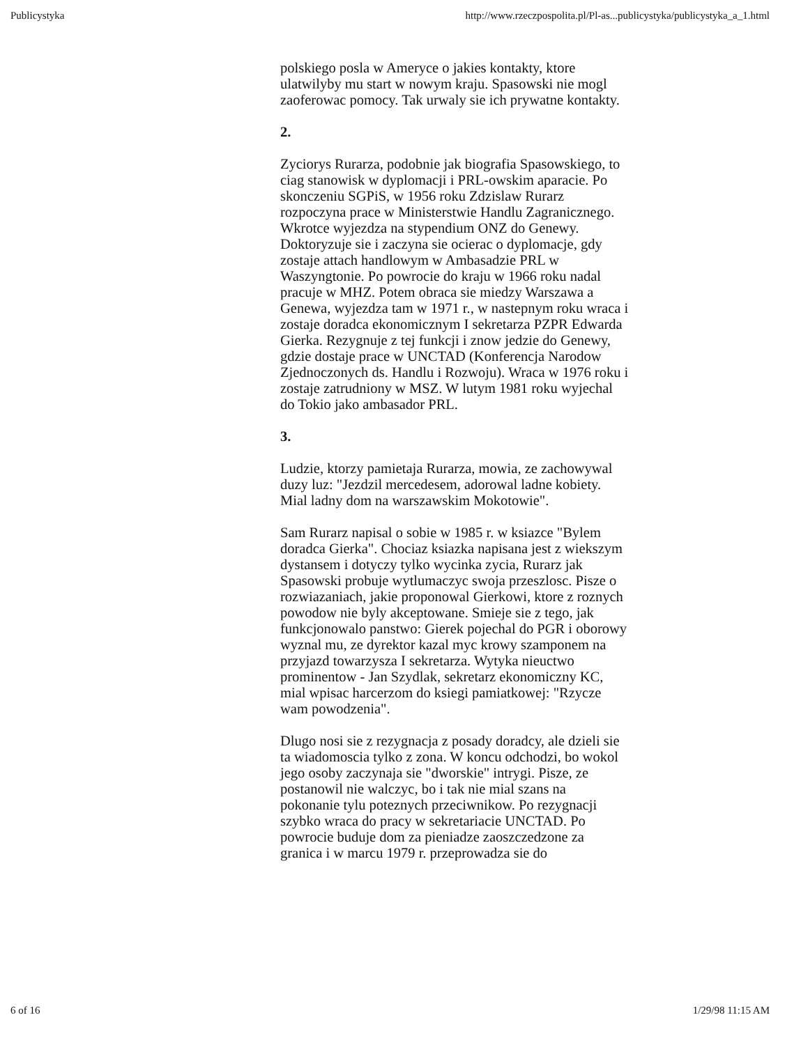Publicystyka http://www.rzeczpospolita.pl/Pl-as...publicystyka/publicystyka_a_1.html
polskiego posla w Ameryce o jakies kontakty, ktore ulatwilyby mu start w nowym kraju. Spasowski nie mogl zaoferowac pomocy. Tak urwaly sie ich prywatne kontakty.
2.
Zyciorys Rurarza, podobnie jak biografia Spasowskiego, to ciag stanowisk w dyplomacji i PRL-owskim aparacie. Po skonczeniu SGPiS, w 1956 roku Zdzislaw Rurarz rozpoczyna prace w Ministerstwie Handlu Zagranicznego. Wkrotce wyjezdza na stypendium ONZ do Genewy. Doktoryzuje sie i zaczyna sie ocierac o dyplomacje, gdy zostaje attach handlowym w Ambasadzie PRL w Waszyngtonie. Po powrocie do kraju w 1966 roku nadal pracuje w MHZ. Potem obraca sie miedzy Warszawa a Genewa, wyjezdza tam w 1971 r., w nastepnym roku wraca i zostaje doradca ekonomicznym I sekretarza PZPR Edwarda Gierka. Rezygnuje z tej funkcji i znow jedzie do Genewy, gdzie dostaje prace w UNCTAD (Konferencja Narodow Zjednoczonych ds. Handlu i Rozwoju). Wraca w 1976 roku i zostaje zatrudniony w MSZ. W lutym 1981 roku wyjechal do Tokio jako ambasador PRL.
3.
Ludzie, ktorzy pamietaja Rurarza, mowia, ze zachowywal duzy luz: "Jezdzil mercedesem, adorowal ladne kobiety. Mial ladny dom na warszawskim Mokotowie".
Sam Rurarz napisal o sobie w 1985 r. w ksiazce "Bylem doradca Gierka". Chociaz ksiazka napisana jest z wiekszym dystansem i dotyczy tylko wycinka zycia, Rurarz jak Spasowski probuje wytlumaczyc swoja przeszlosc. Pisze o rozwiazaniach, jakie proponowal Gierkowi, ktore z roznych powodow nie byly akceptowane. Smieje sie z tego, jak funkcjonowalo panstwo: Gierek pojechal do PGR i oborowy wyznal mu, ze dyrektor kazal myc krowy szamponem na przyjazd towarzysza I sekretarza. Wytyka nieuctwo prominentow - Jan Szydlak, sekretarz ekonomiczny KC, mial wpisac harcerzom do ksiegi pamiatkowej: "Rzycze wam powodzenia".
Dlugo nosi sie z rezygnacja z posady doradcy, ale dzieli sie ta wiadomoscia tylko z zona. W koncu odchodzi, bo wokol jego osoby zaczynaja sie "dworskie" intrygi. Pisze, ze postanowil nie walczyc, bo i tak nie mial szans na pokonanie tylu poteznych przeciwnikow. Po rezygnacji szybko wraca do pracy w sekretariacie UNCTAD. Po powrocie buduje dom za pieniadze zaoszczedzone za granica i w marcu 1979 r. przeprowadza sie do
6 of 16 1/29/98 11:15 AM